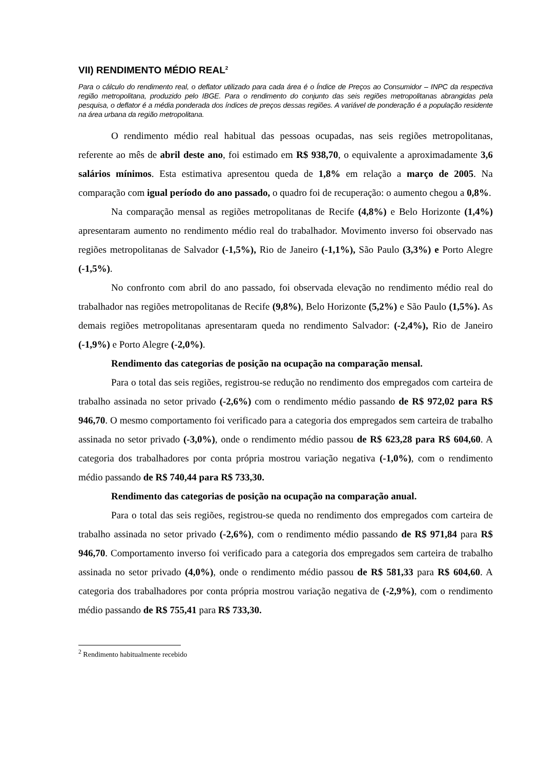VII) RENDIMENTO MÉDIO REAL<sup>2</sup>
Para o cálculo do rendimento real, o deflator utilizado para cada área é o Índice de Preços ao Consumidor – INPC da respectiva região metropolitana, produzido pelo IBGE. Para o rendimento do conjunto das seis regiões metropolitanas abrangidas pela pesquisa, o deflator é a média ponderada dos índices de preços dessas regiões. A variável de ponderação é a população residente na área urbana da região metropolitana.
O rendimento médio real habitual das pessoas ocupadas, nas seis regiões metropolitanas, referente ao mês de abril deste ano, foi estimado em R$ 938,70, o equivalente a aproximadamente 3,6 salários mínimos. Esta estimativa apresentou queda de 1,8% em relação a março de 2005. Na comparação com igual período do ano passado, o quadro foi de recuperação: o aumento chegou a 0,8%.
Na comparação mensal as regiões metropolitanas de Recife (4,8%) e Belo Horizonte (1,4%) apresentaram aumento no rendimento médio real do trabalhador. Movimento inverso foi observado nas regiões metropolitanas de Salvador (-1,5%), Rio de Janeiro (-1,1%), São Paulo (3,3%) e Porto Alegre (-1,5%).
No confronto com abril do ano passado, foi observada elevação no rendimento médio real do trabalhador nas regiões metropolitanas de Recife (9,8%), Belo Horizonte (5,2%) e São Paulo (1,5%). As demais regiões metropolitanas apresentaram queda no rendimento Salvador: (-2,4%), Rio de Janeiro (-1,9%) e Porto Alegre (-2,0%).
Rendimento das categorias de posição na ocupação na comparação mensal.
Para o total das seis regiões, registrou-se redução no rendimento dos empregados com carteira de trabalho assinada no setor privado (-2,6%) com o rendimento médio passando de R$ 972,02 para R$ 946,70. O mesmo comportamento foi verificado para a categoria dos empregados sem carteira de trabalho assinada no setor privado (-3,0%), onde o rendimento médio passou de R$ 623,28 para R$ 604,60. A categoria dos trabalhadores por conta própria mostrou variação negativa (-1,0%), com o rendimento médio passando de R$ 740,44 para R$ 733,30.
Rendimento das categorias de posição na ocupação na comparação anual.
Para o total das seis regiões, registrou-se queda no rendimento dos empregados com carteira de trabalho assinada no setor privado (-2,6%), com o rendimento médio passando de R$ 971,84 para R$ 946,70. Comportamento inverso foi verificado para a categoria dos empregados sem carteira de trabalho assinada no setor privado (4,0%), onde o rendimento médio passou de R$ 581,33 para R$ 604,60. A categoria dos trabalhadores por conta própria mostrou variação negativa de (-2,9%), com o rendimento médio passando de R$ 755,41 para R$ 733,30.
<sup>2</sup> Rendimento habitualmente recebido